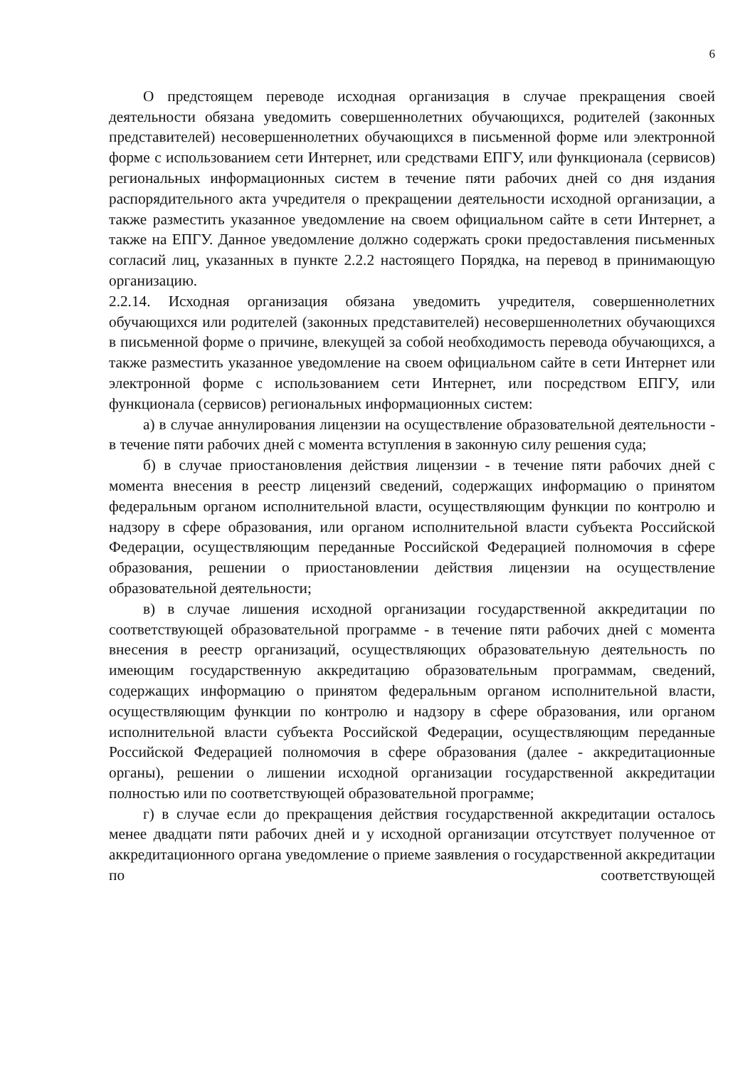6
О предстоящем переводе исходная организация в случае прекращения своей деятельности обязана уведомить совершеннолетних обучающихся, родителей (законных представителей) несовершеннолетних обучающихся в письменной форме или электронной форме с использованием сети Интернет, или средствами ЕПГУ, или функционала (сервисов) региональных информационных систем в течение пяти рабочих дней со дня издания распорядительного акта учредителя о прекращении деятельности исходной организации, а также разместить указанное уведомление на своем официальном сайте в сети Интернет, а также на ЕПГУ. Данное уведомление должно содержать сроки предоставления письменных согласий лиц, указанных в пункте 2.2.2 настоящего Порядка, на перевод в принимающую организацию.
2.2.14. Исходная организация обязана уведомить учредителя, совершеннолетних обучающихся или родителей (законных представителей) несовершеннолетних обучающихся в письменной форме о причине, влекущей за собой необходимость перевода обучающихся, а также разместить указанное уведомление на своем официальном сайте в сети Интернет или электронной форме с использованием сети Интернет, или посредством ЕПГУ, или функционала (сервисов) региональных информационных систем:
а) в случае аннулирования лицензии на осуществление образовательной деятельности - в течение пяти рабочих дней с момента вступления в законную силу решения суда;
б) в случае приостановления действия лицензии - в течение пяти рабочих дней с момента внесения в реестр лицензий сведений, содержащих информацию о принятом федеральным органом исполнительной власти, осуществляющим функции по контролю и надзору в сфере образования, или органом исполнительной власти субъекта Российской Федерации, осуществляющим переданные Российской Федерацией полномочия в сфере образования, решении о приостановлении действия лицензии на осуществление образовательной деятельности;
в) в случае лишения исходной организации государственной аккредитации по соответствующей образовательной программе - в течение пяти рабочих дней с момента внесения в реестр организаций, осуществляющих образовательную деятельность по имеющим государственную аккредитацию образовательным программам, сведений, содержащих информацию о принятом федеральным органом исполнительной власти, осуществляющим функции по контролю и надзору в сфере образования, или органом исполнительной власти субъекта Российской Федерации, осуществляющим переданные Российской Федерацией полномочия в сфере образования (далее - аккредитационные органы), решении о лишении исходной организации государственной аккредитации полностью или по соответствующей образовательной программе;
г) в случае если до прекращения действия государственной аккредитации осталось менее двадцати пяти рабочих дней и у исходной организации отсутствует полученное от аккредитационного органа уведомление о приеме заявления о государственной аккредитации по соответствующей